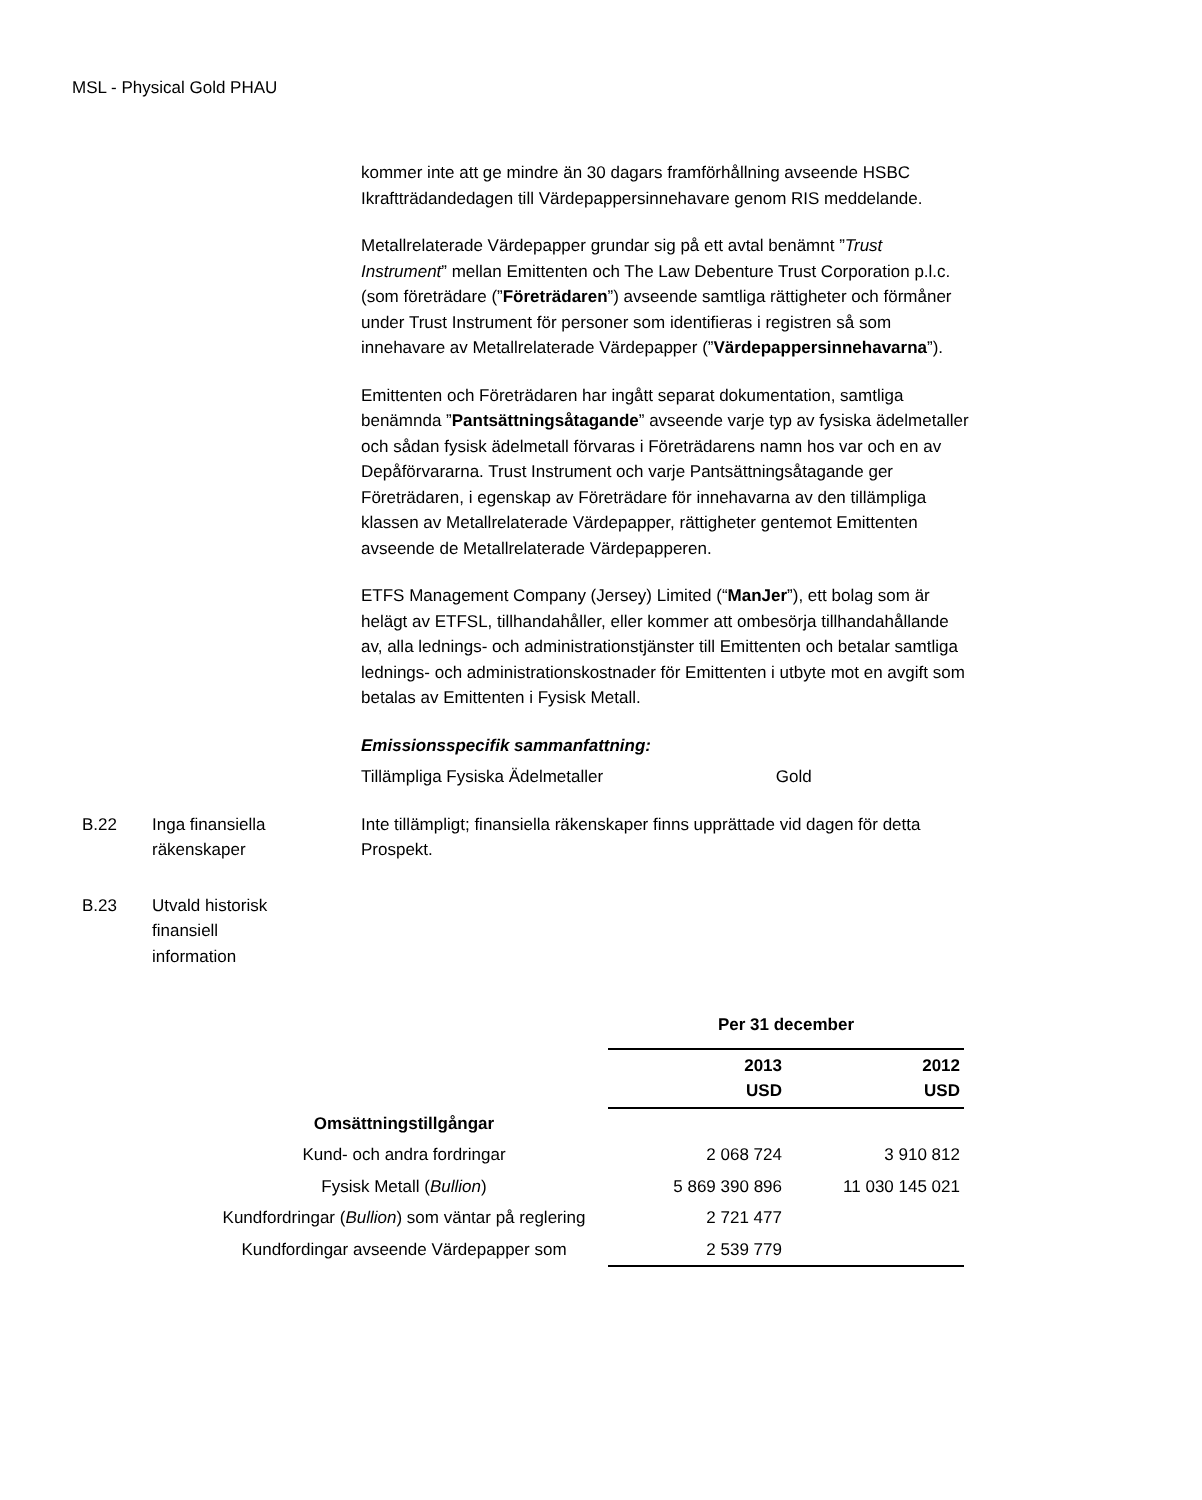MSL - Physical Gold PHAU
kommer inte att ge mindre än 30 dagars framförhållning avseende HSBC Ikraftträdandedagen till Värdepappersinnehavare genom RIS meddelande.
Metallrelaterade Värdepapper grundar sig på ett avtal benämnt ”Trust Instrument” mellan Emittenten och The Law Debenture Trust Corporation p.l.c. (som företrädare (”Företrädaren”) avseende samtliga rättigheter och förmåner under Trust Instrument för personer som identifieras i registren så som innehavare av Metallrelaterade Värdepapper (”Värdepappersinnehavarna”).
Emittenten och Företrädaren har ingått separat dokumentation, samtliga benämnda ”Pantsättningsåtagande” avseende varje typ av fysiska ädelmetaller och sådan fysisk ädelmetall förvaras i Företrädarens namn hos var och en av Depåförvararna. Trust Instrument och varje Pantsättningsåtagande ger Företrädaren, i egenskap av Företrädare för innehavarna av den tillämpliga klassen av Metallrelaterade Värdepapper, rättigheter gentemot Emittenten avseende de Metallrelaterade Värdepapperen.
ETFS Management Company (Jersey) Limited (“ManJer”), ett bolag som är helägt av ETFSL, tillhandahåller, eller kommer att ombesörja tillhandahållande av, alla lednings- och administrationstjänster till Emittenten och betalar samtliga lednings- och administrationskostnader för Emittenten i utbyte mot en avgift som betalas av Emittenten i Fysisk Metall.
Emissionsspecifik sammanfattning:
Tillämpliga Fysiska Ädelmetaller Gold
B.22 Inga finansiella
räkenskaper
Inte tillämpligt; finansiella räkenskaper finns upprättade vid dagen för detta Prospekt.
B.23 Utvald historisk finansiell information
| | Per 31 december | |
| | 2013 USD | 2012 USD |
| Omsättningstillgångar | | |
| Kund- och andra fordringar | 2 068 724 | 3 910 812 |
| Fysisk Metall ( Bullion ) | 5 869 390 896 | 11 030 145 021 |
| Kundfordringar ( Bullion ) som väntar på reglering | 2 721 477 | |
| Kundfordingar avseende Värdepapper som | 2 539 779 | |